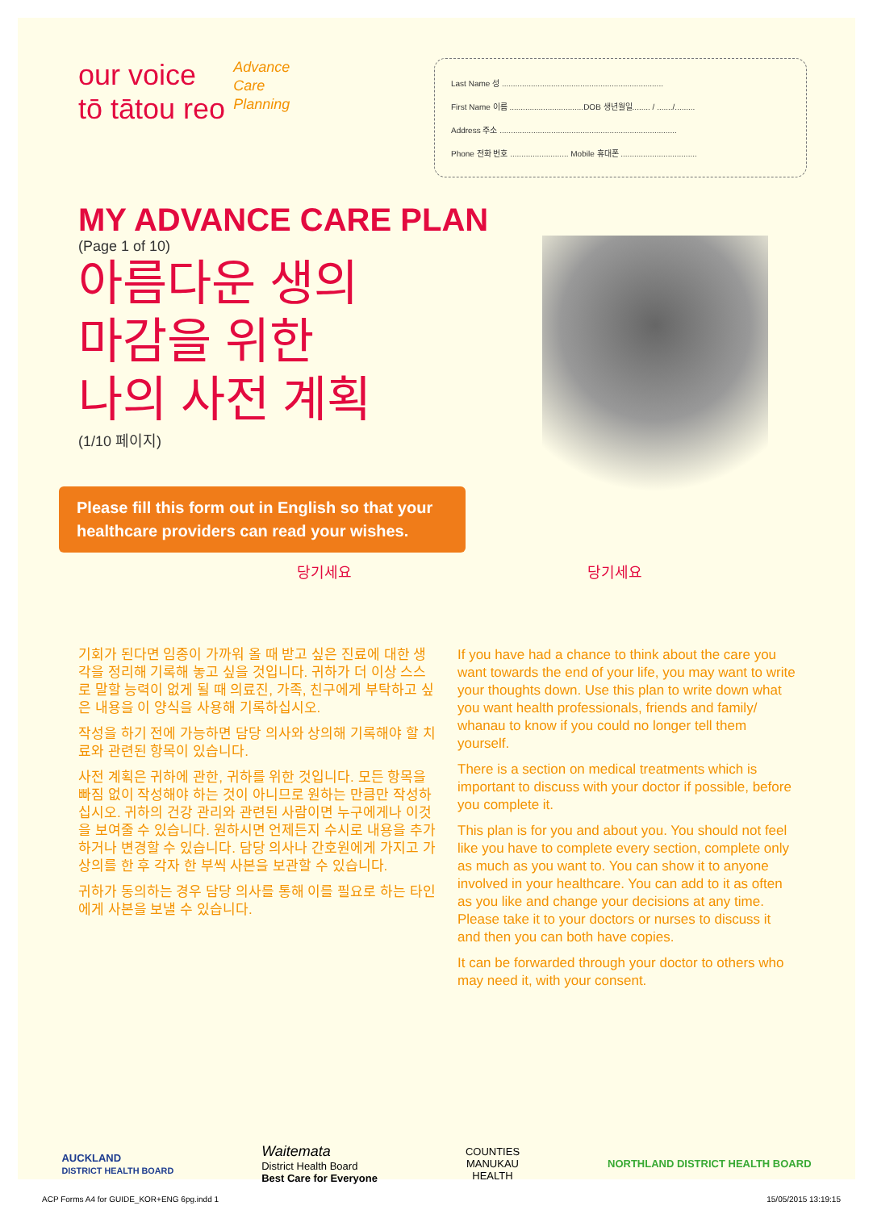our voice
tō tātou reo
Advance
Care
Planning
Last Name 성 ........................................................................
First Name 이름 .................................DOB 생년월일........ / ......./.........
Address 주소 ...............................................................................
Phone 전화 번호 .......................... Mobile 휴대폰 ..................................
MY ADVANCE CARE PLAN
(Page 1 of 10)
아름다운 생의
마감을 위한
나의 사전 계획
(1/10 페이지)
Please fill this form out in English so that your healthcare providers can read your wishes.
당기세요 당기세요
기회가 된다면 임종이 가까워 올 때 받고 싶은 진료에 대한 생각을 정리해 기록해 놓고 싶을 것입니다. 귀하가 더 이상 스스로 말할 능력이 없게 될 때 의료진, 가족, 친구에게 부탁하고 싶은 내용을 이 양식을 사용해 기록하십시오.
작성을 하기 전에 가능하면 담당 의사와 상의해 기록해야 할 치료와 관련된 항목이 있습니다.
사전 계획은 귀하에 관한, 귀하를 위한 것입니다. 모든 항목을 빠짐 없이 작성해야 하는 것이 아니므로 원하는 만큼만 작성하십시오. 귀하의 건강 관리와 관련된 사람이면 누구에게나 이것을 보여줄 수 있습니다. 원하시면 언제든지 수시로 내용을 추가하거나 변경할 수 있습니다. 담당 의사나 간호원에게 가지고 가 상의를 한 후 각자 한 부씩 사본을 보관할 수 있습니다.
귀하가 동의하는 경우 담당 의사를 통해 이를 필요로 하는 타인에게 사본을 보낼 수 있습니다.
If you have had a chance to think about the care you want towards the end of your life, you may want to write your thoughts down. Use this plan to write down what you want health professionals, friends and family/ whanau to know if you could no longer tell them yourself.
There is a section on medical treatments which is important to discuss with your doctor if possible, before you complete it.
This plan is for you and about you. You should not feel like you have to complete every section, complete only as much as you want to. You can show it to anyone involved in your healthcare. You can add to it as often as you like and change your decisions at any time. Please take it to your doctors or nurses to discuss it and then you can both have copies.
It can be forwarded through your doctor to others who may need it, with your consent.
AUCKLAND
DISTRICT HEALTH BOARD
Waitemata
District Health Board
Best Care for Everyone
COUNTIES
MANUKAU
HEALTH
NORTHLAND DISTRICT HEALTH BOARD
ACP Forms A4 for GUIDE_KOR+ENG 6pg.indd 1 15/05/2015 13:19:15